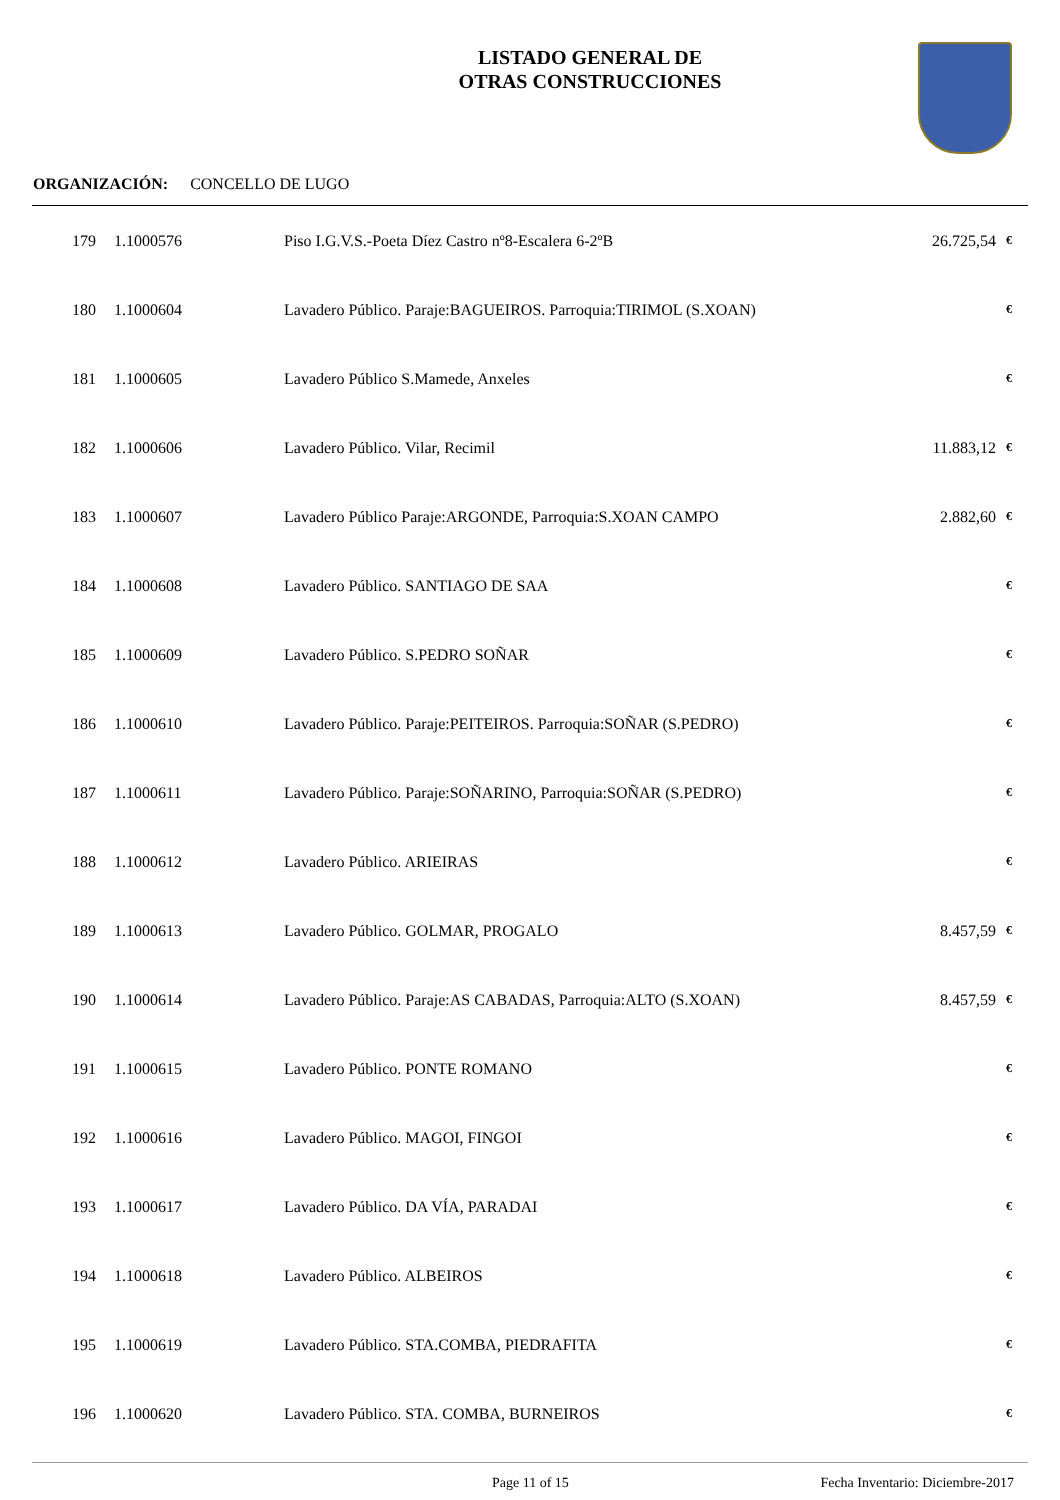LISTADO GENERAL DE
OTRAS CONSTRUCCIONES
ORGANIZACIÓN: CONCELLO DE LUGO
| 179 | 1.1000576 | Piso I.G.V.S.-Poeta Díez Castro nº8-Escalera 6-2ºB | 26.725,54 | € |
| 180 | 1.1000604 | Lavadero Público. Paraje:BAGUEIROS. Parroquia:TIRIMOL (S.XOAN) | | € |
| 181 | 1.1000605 | Lavadero Público S.Mamede, Anxeles | | € |
| 182 | 1.1000606 | Lavadero Público. Vilar, Recimil | 11.883,12 | € |
| 183 | 1.1000607 | Lavadero Público Paraje:ARGONDE, Parroquia:S.XOAN CAMPO | 2.882,60 | € |
| 184 | 1.1000608 | Lavadero Público. SANTIAGO DE SAA | | € |
| 185 | 1.1000609 | Lavadero Público. S.PEDRO SOÑAR | | € |
| 186 | 1.1000610 | Lavadero Público. Paraje:PEITEIROS. Parroquia:SOÑAR (S.PEDRO) | | € |
| 187 | 1.1000611 | Lavadero Público. Paraje:SOÑARINO, Parroquia:SOÑAR (S.PEDRO) | | € |
| 188 | 1.1000612 | Lavadero Público. ARIEIRAS | | € |
| 189 | 1.1000613 | Lavadero Público. GOLMAR, PROGALO | 8.457,59 | € |
| 190 | 1.1000614 | Lavadero Público. Paraje:AS CABADAS, Parroquia:ALTO (S.XOAN) | 8.457,59 | € |
| 191 | 1.1000615 | Lavadero Público. PONTE ROMANO | | € |
| 192 | 1.1000616 | Lavadero Público. MAGOI, FINGOI | | € |
| 193 | 1.1000617 | Lavadero Público. DA VÍA, PARADAI | | € |
| 194 | 1.1000618 | Lavadero Público. ALBEIROS | | € |
| 195 | 1.1000619 | Lavadero Público. STA.COMBA, PIEDRAFITA | | € |
| 196 | 1.1000620 | Lavadero Público. STA. COMBA, BURNEIROS | | € |
Page 11 of 15 Fecha Inventario: Diciembre-2017